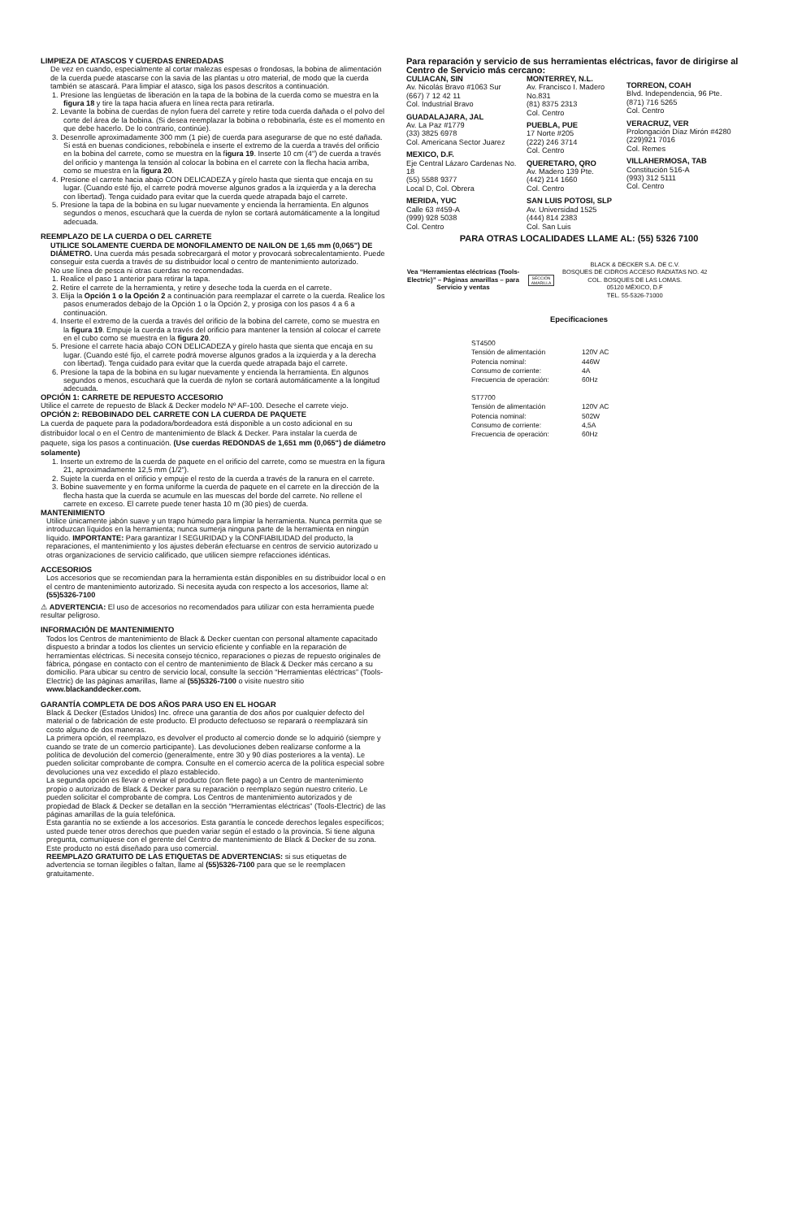LIMPIEZA DE ATASCOS Y CUERDAS ENREDADAS
De vez en cuando, especialmente al cortar malezas espesas o frondosas, la bobina de alimentación de la cuerda puede atascarse con la savia de las plantas u otro material, de modo que la cuerda también se atascará. Para limpiar el atasco, siga los pasos descritos a continuación.
1. Presione las lengüetas de liberación en la tapa de la bobina de la cuerda como se muestra en la figura 18 y tire la tapa hacia afuera en línea recta para retirarla.
2. Levante la bobina de cuerdas de nylon fuera del carrete y retire toda cuerda dañada o el polvo del corte del área de la bobina. (Si desea reemplazar la bobina o rebobinarla, éste es el momento en que debe hacerlo. De lo contrario, continúe).
3. Desenrolle aproximadamente 300 mm (1 pie) de cuerda para asegurarse de que no esté dañada. Si está en buenas condiciones, rebobínela e inserte el extremo de la cuerda a través del orificio en la bobina del carrete, como se muestra en la figura 19. Inserte 10 cm (4") de cuerda a través del orificio y mantenga la tensión al colocar la bobina en el carrete con la flecha hacia arriba, como se muestra en la figura 20.
4. Presione el carrete hacia abajo CON DELICADEZA y gírelo hasta que sienta que encaja en su lugar. (Cuando esté fijo, el carrete podrá moverse algunos grados a la izquierda y a la derecha con libertad). Tenga cuidado para evitar que la cuerda quede atrapada bajo el carrete.
5. Presione la tapa de la bobina en su lugar nuevamente y encienda la herramienta. En algunos segundos o menos, escuchará que la cuerda de nylon se cortará automáticamente a la longitud adecuada.
REEMPLAZO DE LA CUERDA O DEL CARRETE
UTILICE SOLAMENTE CUERDA DE MONOFILAMENTO DE NAILON DE 1,65 mm (0,065") DE DIÁMETRO. Una cuerda más pesada sobrecargará el motor y provocará sobrecalentamiento. Puede conseguir esta cuerda a través de su distribuidor local o centro de mantenimiento autorizado.
No use línea de pesca ni otras cuerdas no recomendadas.
1. Realice el paso 1 anterior para retirar la tapa.
2. Retire el carrete de la herramienta, y retire y deseche toda la cuerda en el carrete.
3. Elija la Opción 1 o la Opción 2 a continuación para reemplazar el carrete o la cuerda. Realice los pasos enumerados debajo de la Opción 1 o la Opción 2, y prosiga con los pasos 4 a 6 a continuación.
4. Inserte el extremo de la cuerda a través del orificio de la bobina del carrete, como se muestra en la figura 19. Empuje la cuerda a través del orificio para mantener la tensión al colocar el carrete en el cubo como se muestra en la figura 20.
5. Presione el carrete hacia abajo CON DELICADEZA y gírelo hasta que sienta que encaja en su lugar. (Cuando esté fijo, el carrete podrá moverse algunos grados a la izquierda y a la derecha con libertad). Tenga cuidado para evitar que la cuerda quede atrapada bajo el carrete.
6. Presione la tapa de la bobina en su lugar nuevamente y encienda la herramienta. En algunos segundos o menos, escuchará que la cuerda de nylon se cortará automáticamente a la longitud adecuada.
OPCIÓN 1: CARRETE DE REPUESTO ACCESORIO
Utilice el carrete de repuesto de Black & Decker modelo Nº AF-100. Deseche el carrete viejo.
OPCIÓN 2: REBOBINADO DEL CARRETE CON LA CUERDA DE PAQUETE
La cuerda de paquete para la podadora/bordeadora está disponible a un costo adicional en su distribuidor local o en el Centro de mantenimiento de Black & Decker. Para instalar la cuerda de paquete, siga los pasos a continuación. (Use cuerdas REDONDAS de 1,651 mm (0,065") de diámetro solamente)
1. Inserte un extremo de la cuerda de paquete en el orificio del carrete, como se muestra en la figura 21, aproximadamente 12,5 mm (1/2").
2. Sujete la cuerda en el orificio y empuje el resto de la cuerda a través de la ranura en el carrete.
3. Bobine suavemente y en forma uniforme la cuerda de paquete en el carrete en la dirección de la flecha hasta que la cuerda se acumule en las muescas del borde del carrete. No rellene el carrete en exceso. El carrete puede tener hasta 10 m (30 pies) de cuerda.
MANTENIMIENTO
Utilice únicamente jabón suave y un trapo húmedo para limpiar la herramienta. Nunca permita que se introduzcan líquidos en la herramienta; nunca sumerja ninguna parte de la herramienta en ningún líquido. IMPORTANTE: Para garantizar l SEGURIDAD y la CONFIABILIDAD del producto, la reparaciones, el mantenimiento y los ajustes deberán efectuarse en centros de servicio autorizado u otras organizaciones de servicio calificado, que utilicen siempre refacciones idénticas.
ACCESORIOS
Los accesorios que se recomiendan para la herramienta están disponibles en su distribuidor local o en el centro de mantenimiento autorizado. Si necesita ayuda con respecto a los accesorios, llame al: (55)5326-7100
⚠ ADVERTENCIA: El uso de accesorios no recomendados para utilizar con esta herramienta puede resultar peligroso.
INFORMACIÓN DE MANTENIMIENTO
Todos los Centros de mantenimiento de Black & Decker cuentan con personal altamente capacitado dispuesto a brindar a todos los clientes un servicio eficiente y confiable en la reparación de herramientas eléctricas. Si necesita consejo técnico, reparaciones o piezas de repuesto originales de fábrica, póngase en contacto con el centro de mantenimiento de Black & Decker más cercano a su domicilio. Para ubicar su centro de servicio local, consulte la sección “Herramientas eléctricas” (Tools-Electric) de las páginas amarillas, llame al (55)5326-7100 o visite nuestro sitio www.blackanddecker.com.
GARANTÍA COMPLETA DE DOS AÑOS PARA USO EN EL HOGAR
Black & Decker (Estados Unidos) Inc. ofrece una garantía de dos años por cualquier defecto del material o de fabricación de este producto. El producto defectuoso se reparará o reemplazará sin costo alguno de dos maneras.
La primera opción, el reemplazo, es devolver el producto al comercio donde se lo adquirió (siempre y cuando se trate de un comercio participante). Las devoluciones deben realizarse conforme a la política de devolución del comercio (generalmente, entre 30 y 90 días posteriores a la venta). Le pueden solicitar comprobante de compra. Consulte en el comercio acerca de la política especial sobre devoluciones una vez excedido el plazo establecido.
La segunda opción es llevar o enviar el producto (con flete pago) a un Centro de mantenimiento propio o autorizado de Black & Decker para su reparación o reemplazo según nuestro criterio. Le pueden solicitar el comprobante de compra. Los Centros de mantenimiento autorizados y de propiedad de Black & Decker se detallan en la sección “Herramientas eléctricas” (Tools-Electric) de las páginas amarillas de la guía telefónica.
Esta garantía no se extiende a los accesorios. Esta garantía le concede derechos legales específicos; usted puede tener otros derechos que pueden variar según el estado o la provincia. Si tiene alguna pregunta, comuníquese con el gerente del Centro de mantenimiento de Black & Decker de su zona. Este producto no está diseñado para uso comercial.
REEMPLAZO GRATUITO DE LAS ETIQUETAS DE ADVERTENCIAS: si sus etiquetas de advertencia se tornan ilegibles o faltan, llame al (55)5326-7100 para que se le reemplacen gratuitamente.
Para reparación y servicio de sus herramientas eléctricas, favor de dirigirse al Centro de Servicio más cercano:
CULIACAN, SIN
Av. Nicolás Bravo #1063 Sur
(667) 7 12 42 11
Col. Industrial Bravo
GUADALAJARA, JAL
Av. La Paz #1779
(33) 3825 6978
Col. Americana Sector Juarez
MEXICO, D.F.
Eje Central Lázaro Cardenas No. 18
(55) 5588 9377
Local D, Col. Obrera
MERIDA, YUC
Calle 63 #459-A
(999) 928 5038
Col. Centro
MONTERREY, N.L.
Av. Francisco I. Madero No.831
(81) 8375 2313
Col. Centro
PUEBLA, PUE
17 Norte #205
(222) 246 3714
Col. Centro
QUERETARO, QRO
Av. Madero 139 Pte.
(442) 214 1660
Col. Centro
SAN LUIS POTOSI, SLP
Av. Universidad 1525
(444) 814 2383
Col. San Luis
TORREON, COAH
Blvd. Independencia, 96 Pte.
(871) 716 5265
Col. Centro
VERACRUZ, VER
Prolongación Díaz Mirón #4280
(229)921 7016
Col. Remes
VILLAHERMOSA, TAB
Constitución 516-A
(993) 312 5111
Col. Centro
PARA OTRAS LOCALIDADES LLAME AL: (55) 5326 7100
Vea “Herramientas eléctricas (Tools-Electric)” – Páginas amarillas – para Servicio y ventas
SECCIÓN AMARILLA
BLACK & DECKER S.A. DE C.V.
BOSQUES DE CIDROS ACCESO RADIATAS NO. 42
COL. BOSQUES DE LAS LOMAS.
05120 MÉXICO, D.F
TEL. 55-5326-71000
Epecificaciones
| ST4500 | |
| Tensión de alimentación | 120V AC |
| Potencia nominal: | 446W |
| Consumo de corriente: | 4A |
| Frecuencia de operación: | 60Hz |
| ST7700 | |
| Tensión de alimentación | 120V AC |
| Potencia nominal: | 502W |
| Consumo de corriente: | 4,5A |
| Frecuencia de operación: | 60Hz |